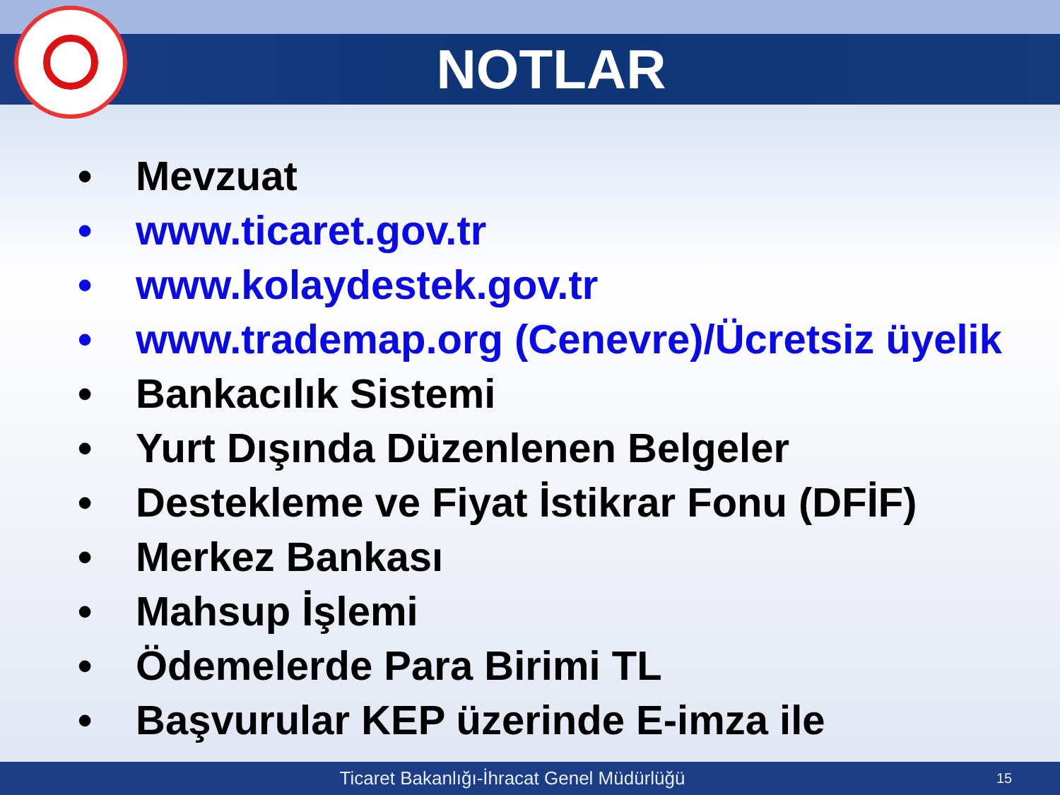NOTLAR
• Mevzuat
• www.ticaret.gov.tr
• www.kolaydestek.gov.tr
• www.trademap.org (Cenevre)/Ücretsiz üyelik
• Bankacılık Sistemi
• Yurt Dışında Düzenlenen Belgeler
• Destekleme ve Fiyat İstikrar Fonu (DFİF)
• Merkez Bankası
• Mahsup İşlemi
• Ödemelerde Para Birimi TL
• Başvurular KEP üzerinde E-imza ile
Ticaret Bakanlığı-İhracat Genel Müdürlüğü 15